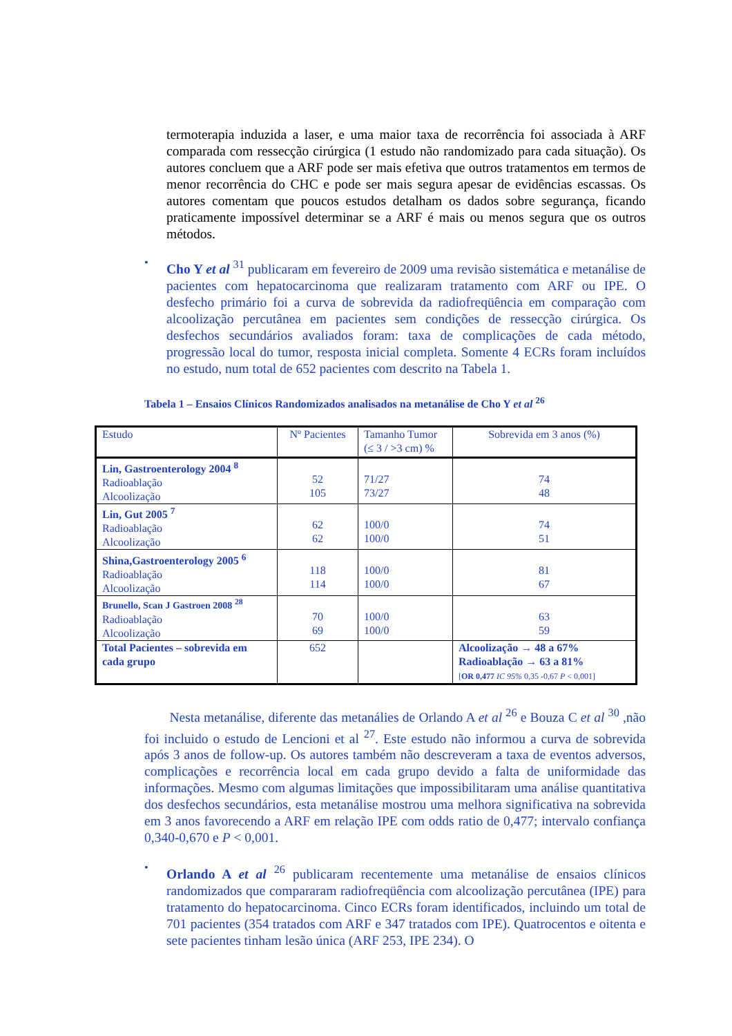termoterapia induzida a laser, e uma maior taxa de recorrência foi associada à ARF comparada com ressecção cirúrgica (1 estudo não randomizado para cada situação). Os autores concluem que a ARF pode ser mais efetiva que outros tratamentos em termos de menor recorrência do CHC e pode ser mais segura apesar de evidências escassas. Os autores comentam que poucos estudos detalham os dados sobre segurança, ficando praticamente impossível determinar se a ARF é mais ou menos segura que os outros métodos.
•
Cho Y et al <sup>31</sup> publicaram em fevereiro de 2009 uma revisão sistemática e metanálise de pacientes com hepatocarcinoma que realizaram tratamento com ARF ou IPE. O desfecho primário foi a curva de sobrevida da radiofreqüência em comparação com alcoolização percutânea em pacientes sem condições de ressecção cirúrgica. Os desfechos secundários avaliados foram: taxa de complicações de cada método, progressão local do tumor, resposta inicial completa. Somente 4 ECRs foram incluídos no estudo, num total de 652 pacientes com descrito na Tabela 1.
Tabela 1 – Ensaios Clínicos Randomizados analisados na metanálise de Cho Y et al <sup>26</sup>
| Estudo | Nº Pacientes | Tamanho Tumor (≤ 3 / >3 cm) % | Sobrevida em 3 anos (%) |
| --- | --- | --- | --- |
| Lin, Gastroenterology 2004 <sup>8</sup> Radioablação Alcoolização | 52 105 | 71/27 73/27 | 74 48 |
| Lin, Gut 2005 <sup>7</sup> Radioablação Alcoolização | 62 62 | 100/0 100/0 | 74 51 |
| Shina,Gastroenterology 2005 <sup>6</sup> Radioablação Alcoolização | 118 114 | 100/0 100/0 | 81 67 |
| Brunello, Scan J Gastroen 2008 <sup>28</sup> Radioablação Alcoolização | 70 69 | 100/0 100/0 | 63 59 |
| Total Pacientes – sobrevida em cada grupo | 652 | | Alcoolização → 48 a 67% Radioablação → 63 a 81% [ OR 0,477 IC 95% 0,35 -0,67 P < 0,001] |
Nesta metanálise, diferente das metanálies de Orlando A et al <sup>26</sup> e Bouza C et al <sup>30</sup> ,não foi incluido o estudo de Lencioni et al <sup>27</sup>. Este estudo não informou a curva de sobrevida após 3 anos de follow-up. Os autores também não descreveram a taxa de eventos adversos, complicações e recorrência local em cada grupo devido a falta de uniformidade das informações. Mesmo com algumas limitações que impossibilitaram uma análise quantitativa dos desfechos secundários, esta metanálise mostrou uma melhora significativa na sobrevida em 3 anos favorecendo a ARF em relação IPE com odds ratio de 0,477; intervalo confiança 0,340-0,670 e P < 0,001.
•
Orlando A et al <sup>26</sup> publicaram recentemente uma metanálise de ensaios clínicos randomizados que compararam radiofreqüência com alcoolização percutânea (IPE) para tratamento do hepatocarcinoma. Cinco ECRs foram identificados, incluindo um total de 701 pacientes (354 tratados com ARF e 347 tratados com IPE). Quatrocentos e oitenta e sete pacientes tinham lesão única (ARF 253, IPE 234). O